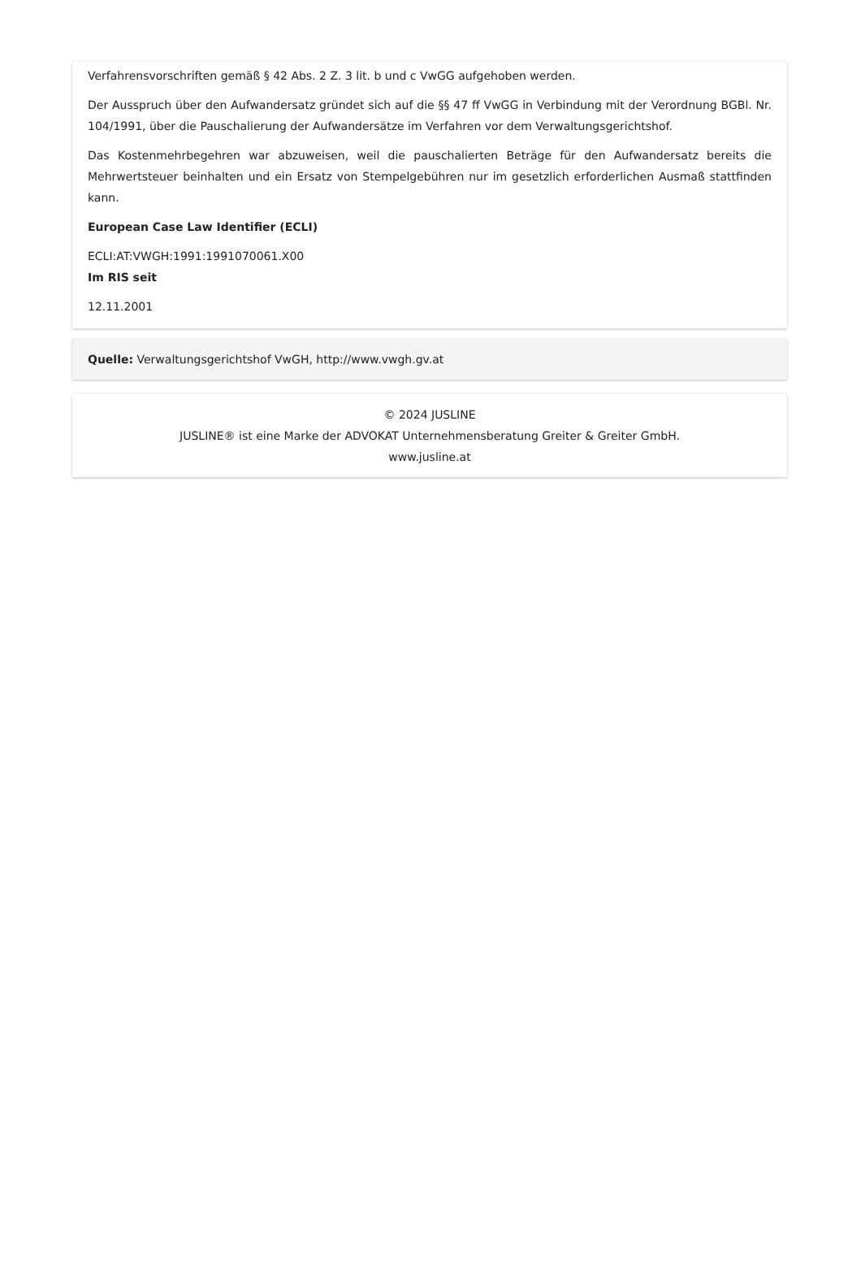Verfahrensvorschriften gemäß § 42 Abs. 2 Z. 3 lit. b und c VwGG aufgehoben werden.
Der Ausspruch über den Aufwandersatz gründet sich auf die §§ 47 ff VwGG in Verbindung mit der Verordnung BGBl. Nr. 104/1991, über die Pauschalierung der Aufwandersätze im Verfahren vor dem Verwaltungsgerichtshof.
Das Kostenmehrbegehren war abzuweisen, weil die pauschalierten Beträge für den Aufwandersatz bereits die Mehrwertsteuer beinhalten und ein Ersatz von Stempelgebühren nur im gesetzlich erforderlichen Ausmaß stattfinden kann.
European Case Law Identifier (ECLI)
ECLI:AT:VWGH:1991:1991070061.X00
Im RIS seit
12.11.2001
Quelle: Verwaltungsgerichtshof VwGH, http://www.vwgh.gv.at
© 2024 JUSLINE
JUSLINE® ist eine Marke der ADVOKAT Unternehmensberatung Greiter & Greiter GmbH.
www.jusline.at